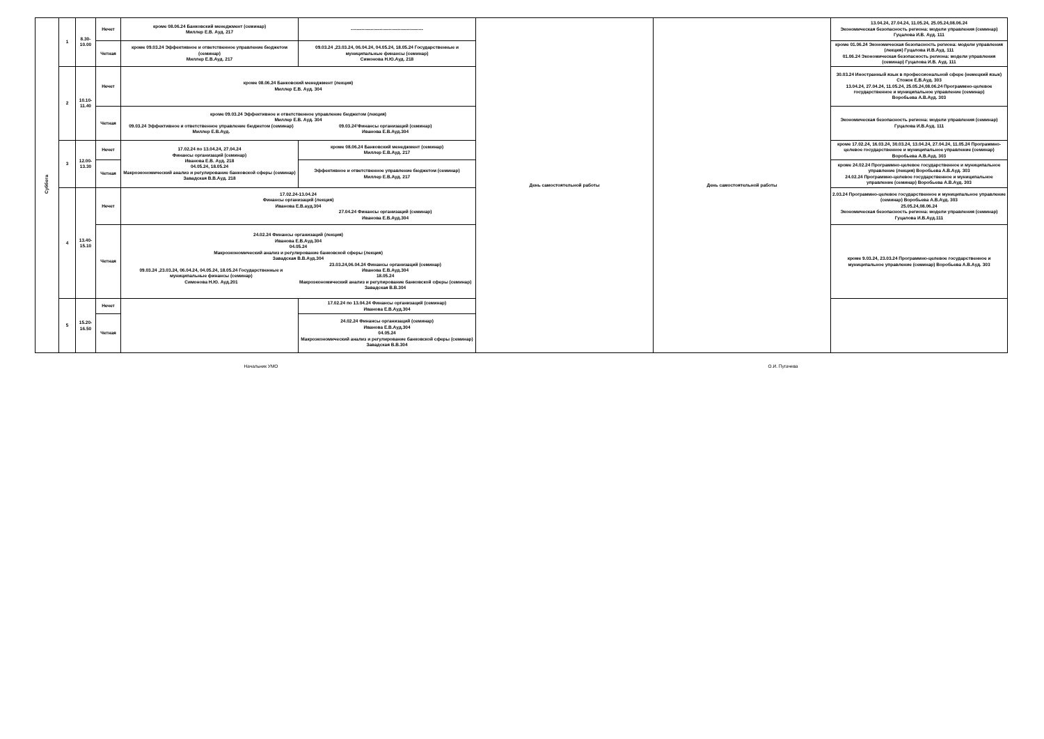| Суббота | 1 | 8.30- 10.00 | Нечет | кроме 08.06.24 Банковский менеджмент (семинар) Миллер Е.В. Ауд. 217 | ------------------------------------------------ | День самостоятельной работы | День самостоятельной работы | 13.04.24, 27.04.24, 11.05.24, 25.05.24,08.06.24 Экономическая безопасность региона: модели управления (семинар) Гуцалова И.В. Ауд. 111 |
| | | | Четная | кроме 09.03.24 Эффективное и ответственное управление бюджетом (семинар) Миллер Е.В.Ауд. 217 | 09.03.24 ,23.03.24, 06.04.24, 04.05.24, 18.05.24 Государственные и муниципальные финансы (семинар) Симонова Н.Ю.Ауд. 218 | | | кроме 01.06.24 Экономическая безопасность региона: модели управления (лекция) Гуцалова И.В.Ауд. 111 01.06.24 Экономическая безопасность региона: модели управления (семинар) Гуцалова И.В. Ауд. 111 |
| | 2 | 10.10- 11.40 | Нечет | кроме 08.06.24 Банковский менеджмент (лекция) Миллер Е.В. Ауд. 304 | | | | 30.03.24 Иностранный язык в профессиональной сфере (немецкий язык) Стожок Е.В.Ауд. 303 13.04.24, 27.04.24, 11.05.24, 25.05.24,08.06.24 Программно-целевое государственное и муниципальное управление (семинар) Воробьева А.В.Ауд. 303 |
| | | | Четная | кроме 09.03.24 Эффективное и ответственное управление бюджетом (лекция) Миллер Е.В. Ауд. 304 09.03.24 Эффективное и ответственное управление бюджетом (семинар) Миллер Е.В.Ауд. 09.03.24'Финансы организаций (семинар) Иванова Е.В.Ауд.304 | | | | Экономическая безопасность региона: модели управления (семинар) Гуцалова И.В.Ауд. 111 |
| | 3 | 12.00- 13.30 | Нечет | 17.02.24 по 13.04.24, 27.04.24 Финансы организаций (семинар) Иванова Е.В. Ауд. 218 04.05.24, 18.05.24 Макроэкономический анализ и регулирование банковской сферы (семинар) Завадская В.В.Ауд. 218 | кроме 08.06.24 Банковский менеджмент (семинар) Миллер Е.В.Ауд. 217 | | | кроме 17.02.24, 16.03.24, 30.03.24, 13.04.24, 27.04.24, 11.05.24 Программно-целевое государственное и муниципальное управление (семинар) Воробьева А.В.Ауд. 303 |
| | | | Четная | | Эффективное и ответственное управление бюджетом (семинар) Миллер Е.В.Ауд. 217 | | | кроме 24.02.24 Программно-целевое государственное и муниципальное управление (лекция) Воробьева А.В.Ауд. 303 24.02.24 Программно-целевое государственное и муниципальное управление (семинар) Воробьева А.В.Ауд. 303 |
| | 4 | 13.40- 15.10 | Нечет | 17.02.24-13.04.24 Финансы организаций (лекция) Иванова Е.В.ауд.304 27.04.24 Финансы организаций (семинар) Иванова Е.В.Ауд.304 | | | | 2.03.24 Программно-целевое государственное и муниципальное управление (семинар) Воробьева А.В.Ауд. 303 25.05.24,08.06.24 Экономическая безопасность региона: модели управления (семинар) Гуцалова И.В.Ауд.111 |
| | | | Четная | 24.02.24 Финансы организаций (лекция) Иванова Е.В.Ауд.304 04.05.24 Макроэкономический анализ и регулирование банковской сферы (лекция) Завадская В.В.Ауд.304 09.03.24 ,23.03.24, 06.04.24, 04.05.24, 18.05.24 Государственные и муниципальные финансы (семинар) Симонова Н.Ю. Ауд.201 23.03.24,06.04.24 Финансы организаций (семинар) Иванова Е.В.Ауд.304 18.05.24 Макроэкономический анализ и регулирование банковской сферы (семинар) Завадская В.В.304 | | | | кроме 9.03.24, 23.03.24 Программно-целевое государственное и муниципальное управление (семинар) Воробьева А.В.Ауд. 303 |
| | 5 | 15.20- 16.50 | Нечет | | 17.02.24 по 13.04.24 Финансы организаций (семинар) Иванова Е.В.Ауд.304 | | | |
| | | | Четная | | 24.02.24 Финансы организаций (семинар) Иванова Е.В.Ауд.304 04.05.24 Макроэкономический анализ и регулирование банковской сферы (семинар) Завадская В.В.304 | | | |
Начальник УМО О.И. Пугачева